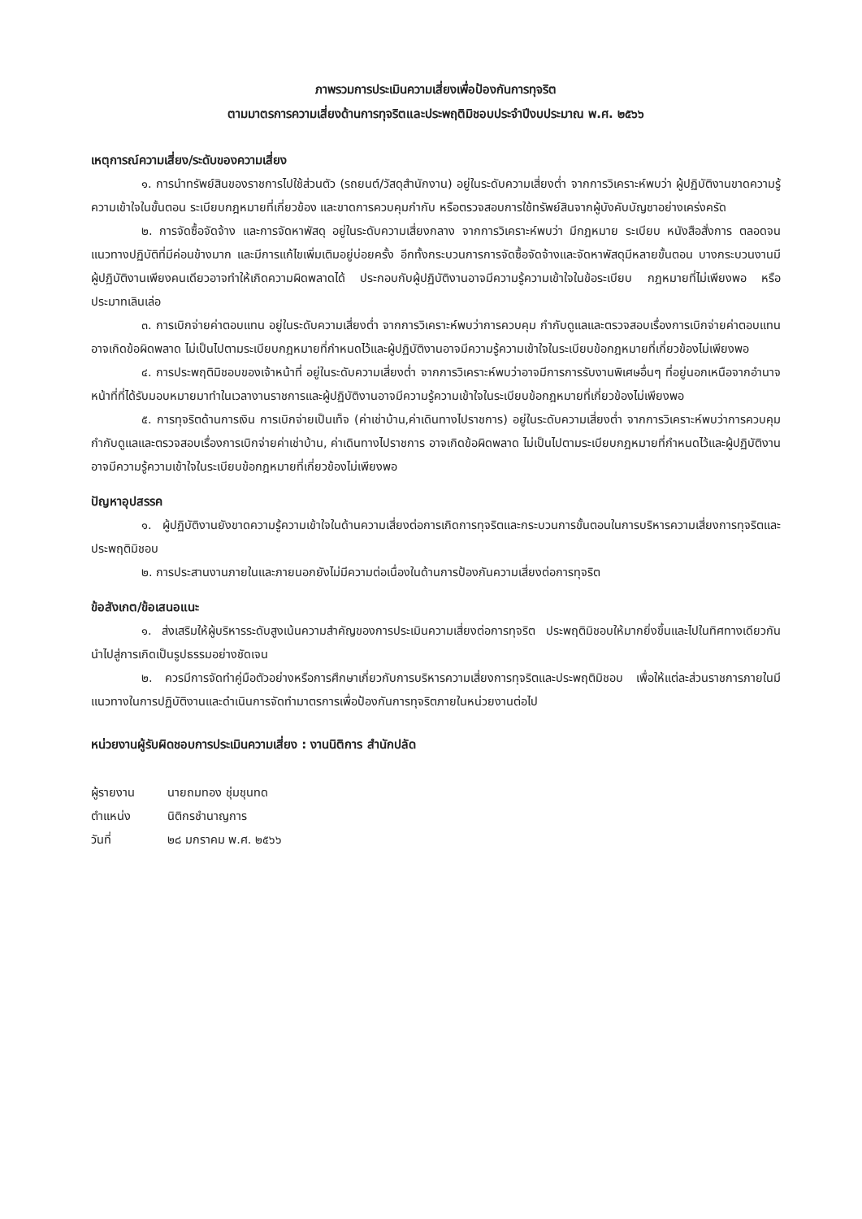ภาพรวมการประเมินความเสี่ยงเพื่อป้องกันการทุจริต
ตามมาตรการความเสี่ยงด้านการทุจริตและประพฤติมิชอบประจำปีงบประมาณ พ.ศ. ๒๕๖๖
เหตุการณ์ความเสี่ยง/ระดับของความเสี่ยง
๑. การนำทรัพย์สินของราชการไปใช้ส่วนตัว (รถยนต์/วัสดุสำนักงาน) อยู่ในระดับความเสี่ยงต่ำ จากการวิเคราะห์พบว่า ผู้ปฏิบัติงานขาดความรู้ความเข้าใจในขั้นตอน ระเบียบกฎหมายที่เกี่ยวข้อง และขาดการควบคุมกำกับ หรือตรวจสอบการใช้ทรัพย์สินจากผู้บังคับบัญชาอย่างเคร่งครัด
๒. การจัดซื้อจัดจ้าง และการจัดหาพัสดุ อยู่ในระดับความเสี่ยงกลาง จากการวิเคราะห์พบว่า มีกฎหมาย ระเบียบ หนังสือสั่งการ ตลอดจนแนวทางปฏิบัติที่มีค่อนข้างมาก และมีการแก้ไขเพิ่มเติมอยู่บ่อยครั้ง อีกทั้งกระบวนการการจัดซื้อจัดจ้างและจัดหาพัสดุมีหลายขั้นตอน บางกระบวนงานมีผู้ปฏิบัติงานเพียงคนเดียวอาจทำให้เกิดความผิดพลาดได้ ประกอบกับผู้ปฏิบัติงานอาจมีความรู้ความเข้าใจในข้อระเบียบ กฎหมายที่ไม่เพียงพอ หรือประมาทเลินเล่อ
๓. การเบิกจ่ายค่าตอบแทน อยู่ในระดับความเสี่ยงต่ำ จากการวิเคราะห์พบว่าการควบคุม กำกับดูแลและตรวจสอบเรื่องการเบิกจ่ายค่าตอบแทนอาจเกิดข้อผิดพลาด ไม่เป็นไปตามระเบียบกฎหมายที่กำหนดไว้และผู้ปฏิบัติงานอาจมีความรู้ความเข้าใจในระเบียบข้อกฎหมายที่เกี่ยวข้องไม่เพียงพอ
๔. การประพฤติมิชอบของเจ้าหน้าที่ อยู่ในระดับความเสี่ยงต่ำ จากการวิเคราะห์พบว่าอาจมีการการรับงานพิเศษอื่นๆ ที่อยู่นอกเหนือจากอำนาจหน้าที่ที่ได้รับมอบหมายมาทำในเวลางานราชการและผู้ปฏิบัติงานอาจมีความรู้ความเข้าใจในระเบียบข้อกฎหมายที่เกี่ยวข้องไม่เพียงพอ
๕. การทุจริตด้านการเงิน การเบิกจ่ายเป็นเท็จ (ค่าเช่าบ้าน,ค่าเดินทางไปราชการ) อยู่ในระดับความเสี่ยงต่ำ จากการวิเคราะห์พบว่าการควบคุม กำกับดูแลและตรวจสอบเรื่องการเบิกจ่ายค่าเช่าบ้าน, ค่าเดินทางไปราชการ อาจเกิดข้อผิดพลาด ไม่เป็นไปตามระเบียบกฎหมายที่กำหนดไว้และผู้ปฏิบัติงานอาจมีความรู้ความเข้าใจในระเบียบข้อกฎหมายที่เกี่ยวข้องไม่เพียงพอ
ปัญหาอุปสรรค
๑. ผู้ปฏิบัติงานยังขาดความรู้ความเข้าใจในด้านความเสี่ยงต่อการเกิดการทุจริตและกระบวนการขั้นตอนในการบริหารความเสี่ยงการทุจริตและประพฤติมิชอบ
๒. การประสานงานภายในและภายนอกยังไม่มีความต่อเนื่องในด้านการป้องกันความเสี่ยงต่อการทุจริต
ข้อสังเกต/ข้อเสนอแนะ
๑. ส่งเสริมให้ผู้บริหารระดับสูงเน้นความสำคัญของการประเมินความเสี่ยงต่อการทุจริต ประพฤติมิชอบให้มากยิ่งขึ้นและไปในทิศทางเดียวกัน นำไปสู่การเกิดเป็นรูปธรรมอย่างชัดเจน
๒. ควรมีการจัดทำคู่มือตัวอย่างหรือการศึกษาเกี่ยวกับการบริหารความเสี่ยงการทุจริตและประพฤติมิชอบ เพื่อให้แต่ละส่วนราชการภายในมีแนวทางในการปฏิบัติงานและดำเนินการจัดทำมาตรการเพื่อป้องกันการทุจริตภายในหน่วยงานต่อไป
หน่วยงานผู้รับผิดชอบการประเมินความเสี่ยง : งานนิติการ สำนักปลัด
| ผู้รายงาน | นายถมทอง ชุ่มชุนทด |
| ตำแหน่ง | นิติกรชำนาญการ |
| วันที่ | ๒๘ มกราคม พ.ศ. ๒๕๖๖ |